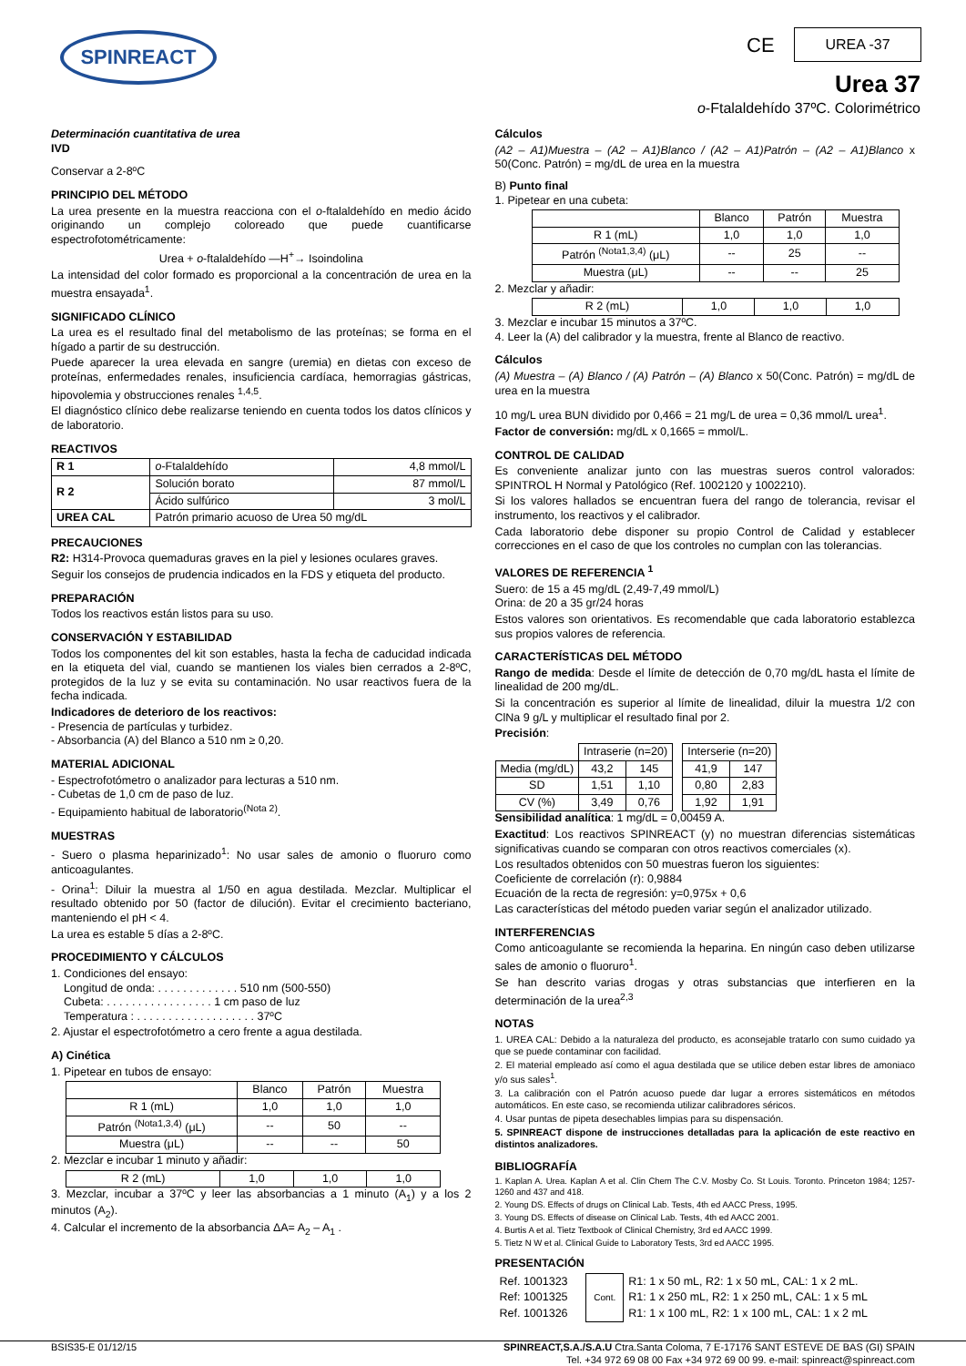SPINREACT CE UREA -37
Urea 37
o-Ftalaldehído 37ºC. Colorimétrico
Determinación cuantitativa de urea
IVD
Conservar a 2-8ºC
PRINCIPIO DEL MÉTODO
La urea presente en la muestra reacciona con el o-ftalaldehído en medio ácido originando un complejo coloreado que puede cuantificarse espectrofotométricamente:
Urea + o-ftalaldehído —H<sup>+</sup>→ Isoindolina
La intensidad del color formado es proporcional a la concentración de urea en la muestra ensayada<sup>1</sup>.
SIGNIFICADO CLÍNICO
La urea es el resultado final del metabolismo de las proteínas; se forma en el hígado a partir de su destrucción.
Puede aparecer la urea elevada en sangre (uremia) en dietas con exceso de proteínas, enfermedades renales, insuficiencia cardíaca, hemorragias gástricas, hipovolemia y obstrucciones renales <sup>1,4,5</sup>.
El diagnóstico clínico debe realizarse teniendo en cuenta todos los datos clínicos y de laboratorio.
REACTIVOS
| R 1 | o -Ftalaldehído | 4,8 mmol/L |
| R 2 | Solución borato | 87 mmol/L |
| | Ácido sulfúrico | 3 mol/L |
| UREA CAL | Patrón primario acuoso de Urea 50 mg/dL | |
PRECAUCIONES
R2: H314-Provoca quemaduras graves en la piel y lesiones oculares graves.
Seguir los consejos de prudencia indicados en la FDS y etiqueta del producto.
PREPARACIÓN
Todos los reactivos están listos para su uso.
CONSERVACIÓN Y ESTABILIDAD
Todos los componentes del kit son estables, hasta la fecha de caducidad indicada en la etiqueta del vial, cuando se mantienen los viales bien cerrados a 2-8ºC, protegidos de la luz y se evita su contaminación. No usar reactivos fuera de la fecha indicada.
Indicadores de deterioro de los reactivos:
- Presencia de partículas y turbidez.
- Absorbancia (A) del Blanco a 510 nm ≥ 0,20.
MATERIAL ADICIONAL
- Espectrofotómetro o analizador para lecturas a 510 nm.
- Cubetas de 1,0 cm de paso de luz.
- Equipamiento habitual de laboratorio<sup>(Nota 2)</sup>.
MUESTRAS
- Suero o plasma heparinizado<sup>1</sup>: No usar sales de amonio o fluoruro como anticoagulantes.
- Orina<sup>1</sup>: Diluir la muestra al 1/50 en agua destilada. Mezclar. Multiplicar el resultado obtenido por 50 (factor de dilución). Evitar el crecimiento bacteriano, manteniendo el pH < 4.
La urea es estable 5 días a 2-8ºC.
PROCEDIMIENTO Y CÁLCULOS
1. Condiciones del ensayo:
Longitud de onda: . . . . . . . . . . . . . 510 nm (500-550)
Cubeta: . . . . . . . . . . . . . . . . . 1 cm paso de luz
Temperatura : . . . . . . . . . . . . . . . . . . . 37ºC
2. Ajustar el espectrofotómetro a cero frente a agua destilada.
A) Cinética
1. Pipetear en tubos de ensayo:
| | Blanco | Patrón | Muestra |
| R 1 (mL) | 1,0 | 1,0 | 1,0 |
| Patrón <sup>(Nota1,3,4)</sup> (μL) | -- | 50 | -- |
| Muestra (μL) | -- | -- | 50 |
2. Mezclar e incubar 1 minuto y añadir:
| R 2 (mL) | 1,0 | 1,0 | 1,0 |
3. Mezclar, incubar a 37ºC y leer las absorbancias a 1 minuto (A<sub>1</sub>) y a los 2 minutos (A<sub>2</sub>).
4. Calcular el incremento de la absorbancia ΔA= A<sub>2</sub> – A<sub>1</sub> .
Cálculos
(A2 – A1)Muestra – (A2 – A1)Blanco / (A2 – A1)Patrón – (A2 – A1)Blanco x 50(Conc. Patrón) = mg/dL de urea en la muestra
B) Punto final
1. Pipetear en una cubeta:
| | Blanco | Patrón | Muestra |
| R 1 (mL) | 1,0 | 1,0 | 1,0 |
| Patrón <sup>(Nota1,3,4)</sup> (μL) | -- | 25 | -- |
| Muestra (μL) | -- | -- | 25 |
2. Mezclar y añadir:
| R 2 (mL) | 1,0 | 1,0 | 1,0 |
3. Mezclar e incubar 15 minutos a 37ºC.
4. Leer la (A) del calibrador y la muestra, frente al Blanco de reactivo.
Cálculos
(A) Muestra – (A) Blanco / (A) Patrón – (A) Blanco x 50(Conc. Patrón) = mg/dL de urea en la muestra
10 mg/L urea BUN dividido por 0,466 = 21 mg/L de urea = 0,36 mmol/L urea<sup>1</sup>.
Factor de conversión: mg/dL x 0,1665 = mmol/L.
CONTROL DE CALIDAD
Es conveniente analizar junto con las muestras sueros control valorados: SPINTROL H Normal y Patológico (Ref. 1002120 y 1002210).
Si los valores hallados se encuentran fuera del rango de tolerancia, revisar el instrumento, los reactivos y el calibrador.
Cada laboratorio debe disponer su propio Control de Calidad y establecer correcciones en el caso de que los controles no cumplan con las tolerancias.
VALORES DE REFERENCIA <sup>1</sup>
Suero: de 15 a 45 mg/dL (2,49-7,49 mmol/L)
Orina: de 20 a 35 gr/24 horas
Estos valores son orientativos. Es recomendable que cada laboratorio establezca sus propios valores de referencia.
CARACTERÍSTICAS DEL MÉTODO
Rango de medida: Desde el límite de detección de 0,70 mg/dL hasta el límite de linealidad de 200 mg/dL.
Si la concentración es superior al límite de linealidad, diluir la muestra 1/2 con ClNa 9 g/L y multiplicar el resultado final por 2.
Precisión:
| | Intraserie (n=20) | | | Interserie (n=20) | |
| Media (mg/dL) | 43,2 | 145 | | 41,9 | 147 |
| SD | 1,51 | 1,10 | | 0,80 | 2,83 |
| CV (%) | 3,49 | 0,76 | | 1,92 | 1,91 |
Sensibilidad analítica: 1 mg/dL = 0,00459 A.
Exactitud: Los reactivos SPINREACT (y) no muestran diferencias sistemáticas significativas cuando se comparan con otros reactivos comerciales (x).
Los resultados obtenidos con 50 muestras fueron los siguientes:
Coeficiente de correlación (r): 0,9884
Ecuación de la recta de regresión: y=0,975x + 0,6
Las características del método pueden variar según el analizador utilizado.
INTERFERENCIAS
Como anticoagulante se recomienda la heparina. En ningún caso deben utilizarse sales de amonio o fluoruro<sup>1</sup>.
Se han descrito varias drogas y otras substancias que interfieren en la determinación de la urea<sup>2,3</sup>
NOTAS
1. UREA CAL: Debido a la naturaleza del producto, es aconsejable tratarlo con sumo cuidado ya que se puede contaminar con facilidad.
2. El material empleado así como el agua destilada que se utilice deben estar libres de amoniaco y/o sus sales<sup>1</sup>.
3. La calibración con el Patrón acuoso puede dar lugar a errores sistemáticos en métodos automáticos. En este caso, se recomienda utilizar calibradores séricos.
4. Usar puntas de pipeta desechables limpias para su dispensación.
5. SPINREACT dispone de instrucciones detalladas para la aplicación de este reactivo en distintos analizadores.
BIBLIOGRAFÍA
1. Kaplan A. Urea. Kaplan A et al. Clin Chem The C.V. Mosby Co. St Louis. Toronto. Princeton 1984; 1257-1260 and 437 and 418.
2. Young DS. Effects of drugs on Clinical Lab. Tests, 4th ed AACC Press, 1995.
3. Young DS. Effects of disease on Clinical Lab. Tests, 4th ed AACC 2001.
4. Burtis A et al. Tietz Textbook of Clinical Chemistry, 3rd ed AACC 1999.
5. Tietz N W et al. Clinical Guide to Laboratory Tests, 3rd ed AACC 1995.
PRESENTACIÓN
| Ref. 1001323 | Cont. | R1: 1 x 50 mL, R2: 1 x 50 mL, CAL: 1 x 2 mL. |
| Ref: 1001325 | | R1: 1 x 250 mL, R2: 1 x 250 mL, CAL: 1 x 5 mL |
| Ref. 1001326 | | R1: 1 x 100 mL, R2: 1 x 100 mL, CAL: 1 x 2 mL |
BSIS35-E 01/12/15 SPINREACT,S.A./S.A.U Ctra.Santa Coloma, 7 E-17176 SANT ESTEVE DE BAS (GI) SPAIN
Tel. +34 972 69 08 00 Fax +34 972 69 00 99. e-mail: spinreact@spinreact.com